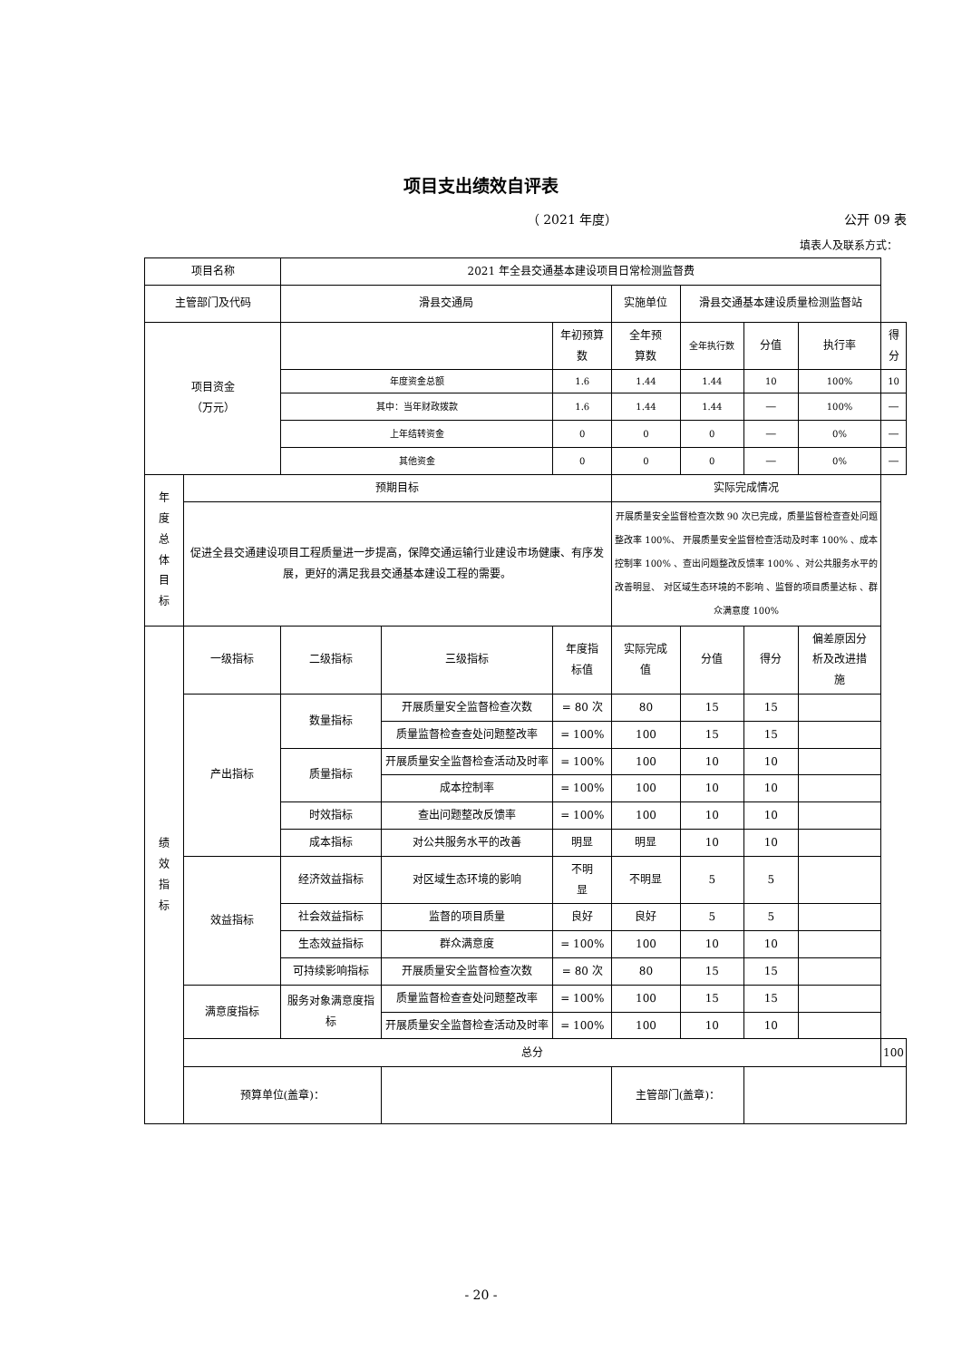项目支出绩效自评表
（ 2021 年度） 公开 09 表
填表人及联系方式：
| 项目名称 | | 2021 年全县交通基本建设项目日常检测监督费 | | | | | | | |
| 主管部门及代码 | | 滑县交通局 | | | 实施单位 | 滑县交通基本建设质量检测监督站 | | | |
| 项目资金 （万元） | | | | 年初预算数 | 全年预 算数 | 全年执行数 | 分值 | 执行率 | 得分 |
| | | 年度资金总额 | | 1.6 | 1.44 | 1.44 | 10 | 100% | 10 |
| | | 其中：当年财政拨款 | | 1.6 | 1.44 | 1.44 | — | 100% | — |
| | | 上年结转资金 | | 0 | 0 | 0 | — | 0% | — |
| | | 其他资金 | | 0 | 0 | 0 | — | 0% | — |
| 年 度 总 体 目 标 | 预期目标 | | | | 实际完成情况 | | | | |
| | 促进全县交通建设项目工程质量进一步提高，保障交通运输行业建设市场健康、有序发展，更好的满足我县交通基本建设工程的需要。 | | | | 开展质量安全监督检查次数 90 次已完成，质量监督检查查处问题整改率 100%、 开展质量安全监督检查活动及时率 100% 、成本控制率 100% 、查出问题整改反馈率 100% 、对公共服务水平的改善明显、 对区域生态环境的不影响 、监督的项目质量达标 、群众满意度 100% | | | | |
| 绩 效 指 标 | 一级指标 | 二级指标 | 三级指标 | 年度指 标值 | 实际完成 值 | 分值 | 得分 | 偏差原因分 析及改进措 施 | |
| | 产出指标 | 数量指标 | 开展质量安全监督检查次数 | = 80 次 | 80 | 15 | 15 | | |
| | | | 质量监督检查查处问题整改率 | = 100% | 100 | 15 | 15 | | |
| | | 质量指标 | 开展质量安全监督检查活动及时率 | = 100% | 100 | 10 | 10 | | |
| | | | 成本控制率 | = 100% | 100 | 10 | 10 | | |
| | | 时效指标 | 查出问题整改反馈率 | = 100% | 100 | 10 | 10 | | |
| | | 成本指标 | 对公共服务水平的改善 | 明显 | 明显 | 10 | 10 | | |
| | 效益指标 | 经济效益指标 | 对区域生态环境的影响 | 不明 显 | 不明显 | 5 | 5 | | |
| | | 社会效益指标 | 监督的项目质量 | 良好 | 良好 | 5 | 5 | | |
| | | 生态效益指标 | 群众满意度 | = 100% | 100 | 10 | 10 | | |
| | | 可持续影响指标 | 开展质量安全监督检查次数 | = 80 次 | 80 | 15 | 15 | | |
| | 满意度指标 | 服务对象满意度指标 | 质量监督检查查处问题整改率 | = 100% | 100 | 15 | 15 | | |
| | | | 开展质量安全监督检查活动及时率 | = 100% | 100 | 10 | 10 | | |
| | 总分 | | | | | | | | 100 |
| | 预算单位(盖章)： | | | | 主管部门(盖章)： | | | | |
- 20 -